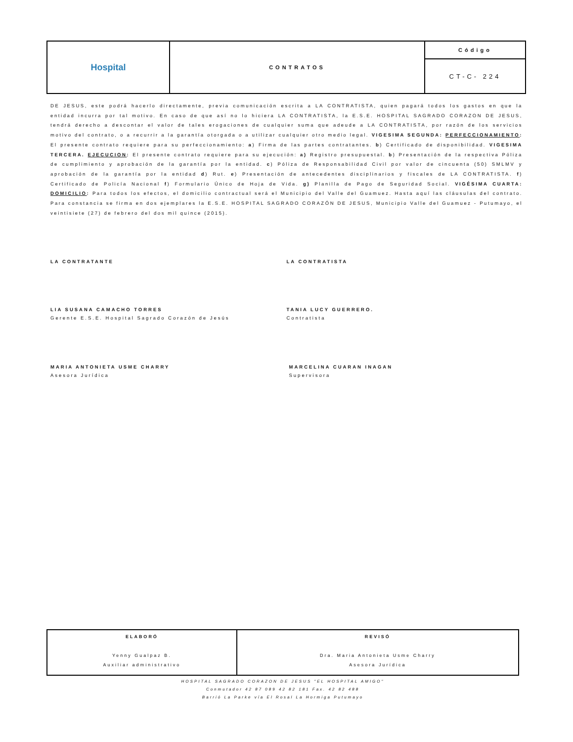| Hospital | CONTRATOS | Código |
| | | CT-C- 224 |
DE JESUS, este podrá hacerlo directamente, previa comunicación escrita a LA CONTRATISTA, quien pagará todos los gastos en que la entidad incurra por tal motivo. En caso de que así no lo hiciera LA CONTRATISTA, la E.S.E. HOSPITAL SAGRADO CORAZON DE JESUS, tendrá derecho a descontar el valor de tales erogaciones de cualquier suma que adeude a LA CONTRATISTA, por razón de los servicios motivo del contrato, o a recurrir a la garantía otorgada o a utilizar cualquier otro medio legal. VIGESIMA SEGUNDA: PERFECCIONAMIENTO: El presente contrato requiere para su perfeccionamiento: a) Firma de las partes contratantes. b) Certificado de disponibilidad. VIGESIMA TERCERA. EJECUCION: El presente contrato requiere para su ejecución: a) Registro presupuestal. b) Presentación de la respectiva Póliza de cumplimiento y aprobación de la garantía por la entidad. c) Póliza de Responsabilidad Civil por valor de cincuenta (50) SMLMV y aprobación de la garantía por la entidad d) Rut. e) Presentación de antecedentes disciplinarios y fiscales de LA CONTRATISTA. f) Certificado de Policía Nacional f) Formulario Único de Hoja de Vida. g) Planilla de Pago de Seguridad Social. VIGÉSIMA CUARTA: DOMICILIO: Para todos los efectos, el domicilio contractual será el Municipio del Valle del Guamuez. Hasta aquí las cláusulas del contrato. Para constancia se firma en dos ejemplares la E.S.E. HOSPITAL SAGRADO CORAZÓN DE JESUS, Municipio Valle del Guamuez - Putumayo, el veintisiete (27) de febrero del dos mil quince (2015).
LA CONTRATANTE LA CONTRATISTA
LIA SUSANA CAMACHO TORRES
Gerente E.S.E. Hospital Sagrado Corazón de Jesús
TANIA LUCY GUERRERO.
Contratista
MARIA ANTONIETA USME CHARRY
Asesora Jurídica
MARCELINA CUARAN INAGAN
Supervisora
| ELABORÓ Yenny Gualpaz B. Auxiliar administrativo | REVISÓ Dra. Maria Antonieta Usme Charry Asesora Jurídica |
HOSPITAL SAGRADO CORAZON DE JESUS "EL HOSPITAL AMIGO"
Conmutador 42 87 089 42 82 181 Fax. 42 82 488
Barrió La Parke vía El Rosal La Hormiga Putumayo